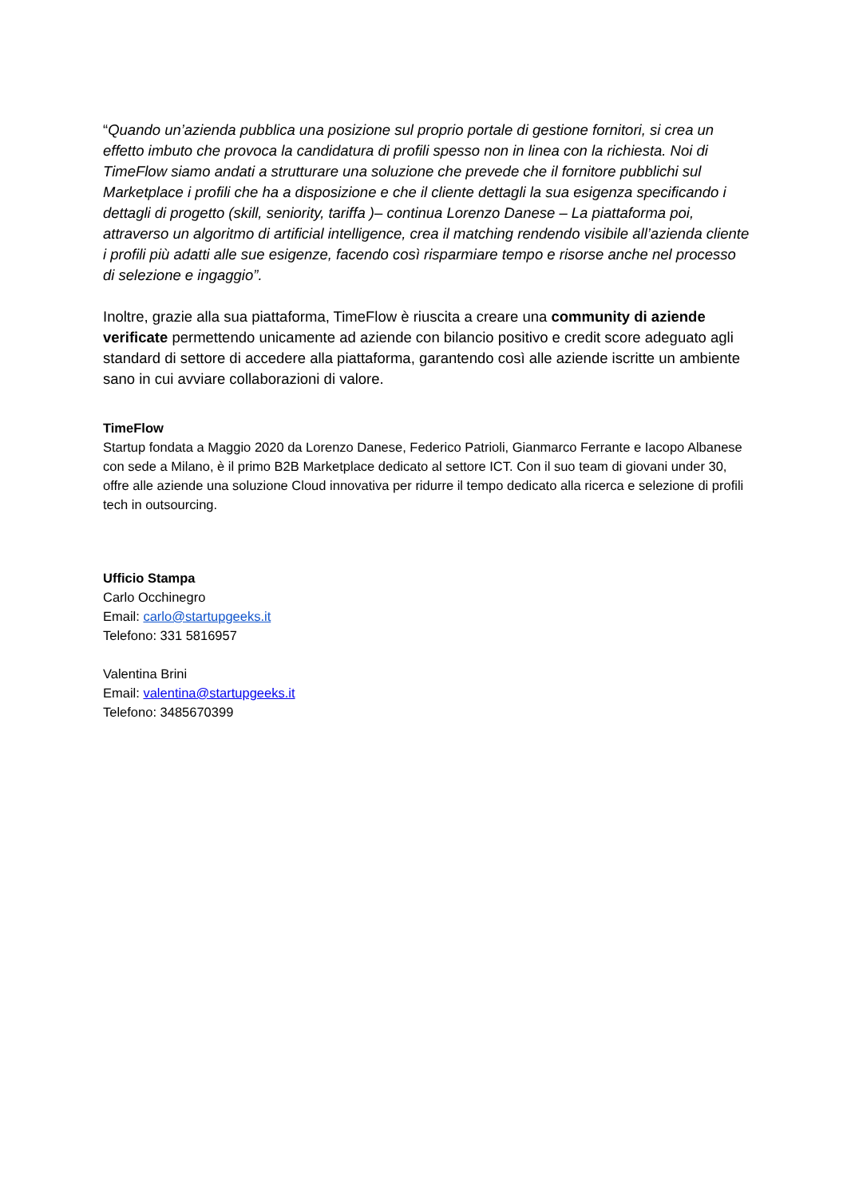“Quando un’azienda pubblica una posizione sul proprio portale di gestione fornitori, si crea un effetto imbuto che provoca la candidatura di profili spesso non in linea con la richiesta. Noi di TimeFlow siamo andati a strutturare una soluzione che prevede che il fornitore pubblichi sul Marketplace i profili che ha a disposizione e che il cliente dettagli la sua esigenza specificando i dettagli di progetto (skill, seniority, tariffa )– continua Lorenzo Danese – La piattaforma poi, attraverso un algoritmo di artificial intelligence, crea il matching rendendo visibile all’azienda cliente i profili più adatti alle sue esigenze, facendo così risparmiare tempo e risorse anche nel processo di selezione e ingaggio”.
Inoltre, grazie alla sua piattaforma, TimeFlow è riuscita a creare una community di aziende verificate permettendo unicamente ad aziende con bilancio positivo e credit score adeguato agli standard di settore di accedere alla piattaforma, garantendo così alle aziende iscritte un ambiente sano in cui avviare collaborazioni di valore.
TimeFlow
Startup fondata a Maggio 2020 da Lorenzo Danese, Federico Patrioli, Gianmarco Ferrante e Iacopo Albanese con sede a Milano, è il primo B2B Marketplace dedicato al settore ICT. Con il suo team di giovani under 30, offre alle aziende una soluzione Cloud innovativa per ridurre il tempo dedicato alla ricerca e selezione di profili tech in outsourcing.
Ufficio Stampa
Carlo Occhinegro
Email: carlo@startupgeeks.it
Telefono: 331 5816957
Valentina Brini
Email: valentina@startupgeeks.it
Telefono: 3485670399